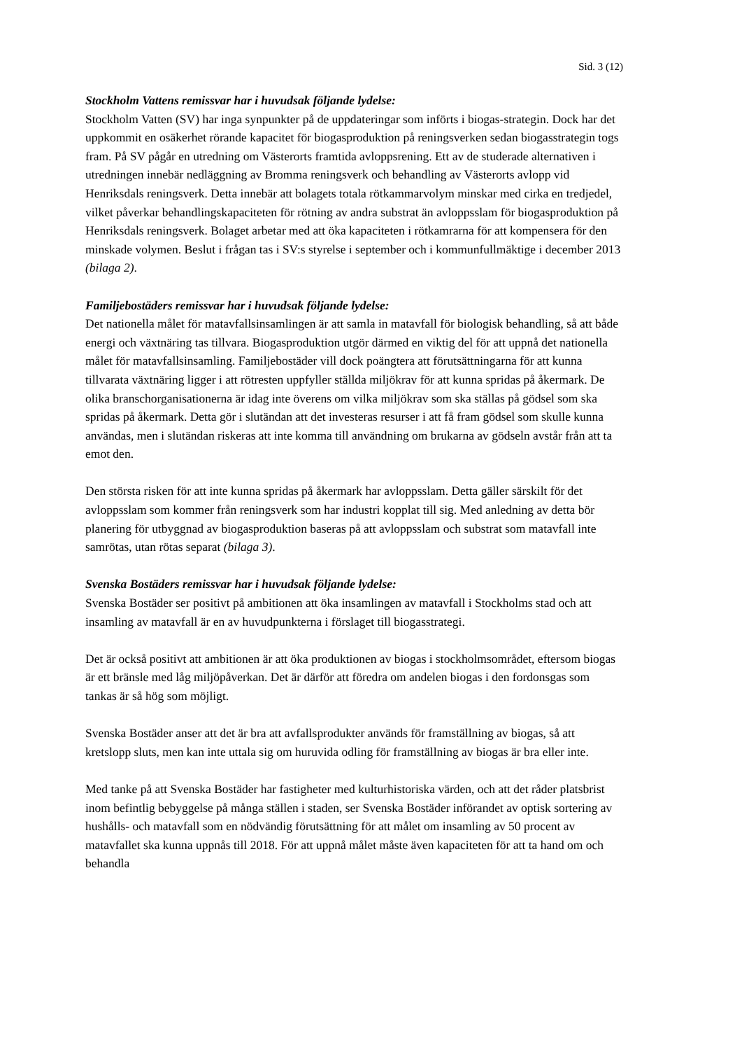Sid. 3 (12)
Stockholm Vattens remissvar har i huvudsak följande lydelse:
Stockholm Vatten (SV) har inga synpunkter på de uppdateringar som införts i biogas-strategin. Dock har det uppkommit en osäkerhet rörande kapacitet för biogasproduktion på reningsverken sedan biogasstrategin togs fram. På SV pågår en utredning om Västerorts framtida avloppsrening. Ett av de studerade alternativen i utredningen innebär nedläggning av Bromma reningsverk och behandling av Västerorts avlopp vid Henriksdals reningsverk. Detta innebär att bolagets totala rötkammarvolym minskar med cirka en tredjedel, vilket påverkar behandlingskapaciteten för rötning av andra substrat än avloppsslam för biogasproduktion på Henriksdals reningsverk. Bolaget arbetar med att öka kapaciteten i rötkamrarna för att kompensera för den minskade volymen. Beslut i frågan tas i SV:s styrelse i september och i kommunfullmäktige i december 2013 (bilaga 2).
Familjebostäders remissvar har i huvudsak följande lydelse:
Det nationella målet för matavfallsinsamlingen är att samla in matavfall för biologisk behandling, så att både energi och växtnäring tas tillvara. Biogasproduktion utgör därmed en viktig del för att uppnå det nationella målet för matavfallsinsamling. Familjebostäder vill dock poängtera att förutsättningarna för att kunna tillvarata växtnäring ligger i att rötresten uppfyller ställda miljökrav för att kunna spridas på åkermark. De olika branschorganisationerna är idag inte överens om vilka miljökrav som ska ställas på gödsel som ska spridas på åkermark. Detta gör i slutändan att det investeras resurser i att få fram gödsel som skulle kunna användas, men i slutändan riskeras att inte komma till användning om brukarna av gödseln avstår från att ta emot den.
Den största risken för att inte kunna spridas på åkermark har avloppsslam. Detta gäller särskilt för det avloppsslam som kommer från reningsverk som har industri kopplat till sig. Med anledning av detta bör planering för utbyggnad av biogasproduktion baseras på att avloppsslam och substrat som matavfall inte samrötas, utan rötas separat (bilaga 3).
Svenska Bostäders remissvar har i huvudsak följande lydelse:
Svenska Bostäder ser positivt på ambitionen att öka insamlingen av matavfall i Stockholms stad och att insamling av matavfall är en av huvudpunkterna i förslaget till biogasstrategi.
Det är också positivt att ambitionen är att öka produktionen av biogas i stockholmsområdet, eftersom biogas är ett bränsle med låg miljöpåverkan. Det är därför att föredra om andelen biogas i den fordonsgas som tankas är så hög som möjligt.
Svenska Bostäder anser att det är bra att avfallsprodukter används för framställning av biogas, så att kretslopp sluts, men kan inte uttala sig om huruvida odling för framställning av biogas är bra eller inte.
Med tanke på att Svenska Bostäder har fastigheter med kulturhistoriska värden, och att det råder platsbrist inom befintlig bebyggelse på många ställen i staden, ser Svenska Bostäder införandet av optisk sortering av hushålls- och matavfall som en nödvändig förutsättning för att målet om insamling av 50 procent av matavfallet ska kunna uppnås till 2018. För att uppnå målet måste även kapaciteten för att ta hand om och behandla